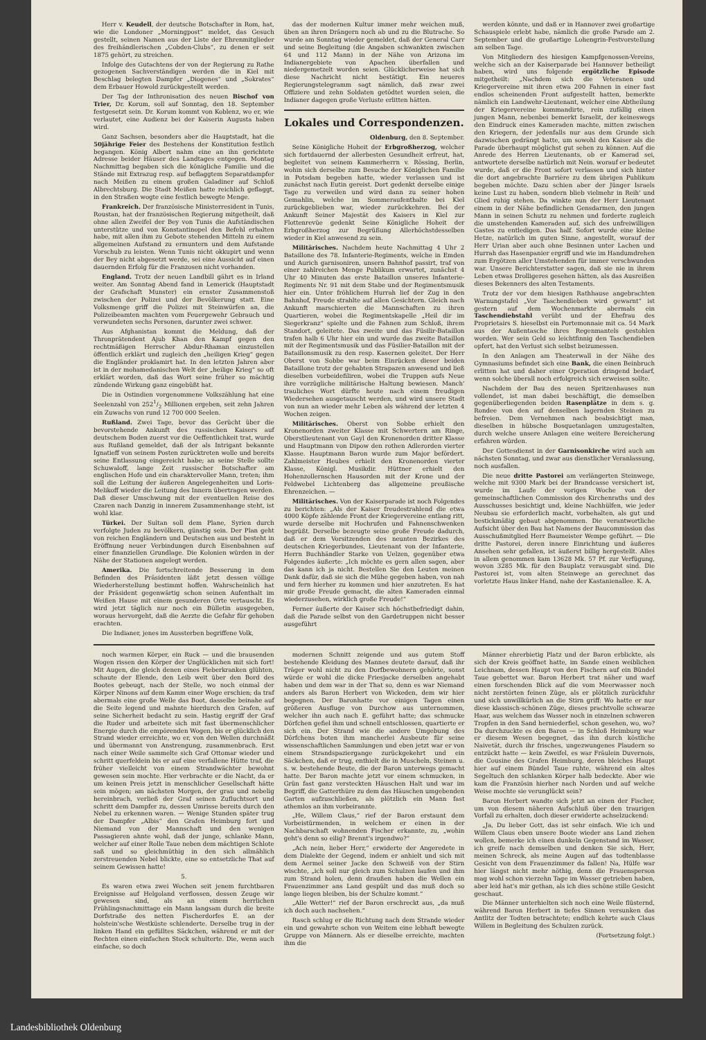Herr v. Keudell, der deutsche Botschafter in Rom, hat, wie die Londoner „Morningpost“ meldet, das Gesuch gestellt, seinen Namen aus der Liste der Ehrenmitglieder des freihändlerischen „Cobden-Clubs“, zu denen er seit 1875 gehört, zu streichen.
Infolge des Gutachtens der von der Regierung zu Rathe gezogenen Sachverständigen werden die in Kiel mit Beschlag belegten Dampfer „Diogenes“ und „Sokrates“ dem Erbauer Howold zurückgestellt werden.
Der Tag der Inthronisation des neuen Bischof von Trier, Dr. Korum, soll auf Sonntag, den 18. September festgesetzt sein. Dr. Korum kommt von Koblenz, wo er, wie verlautet, eine Audienz bei der Kaiserin Augusta haben wird.
Ganz Sachsen, besonders aber die Hauptstadt, hat die 50jährige Feier des Bestehens der Konstitution festlich begangen. König Albert nahm eine an ihn gerichtete Adresse beider Häuser des Landtages entgegen. Montag Nachmittag begaben sich die königliche Familie und die Stände mit Extrazug resp. auf beflaggtem Separatdampfer nach Meißen zu einem großen Galadiner auf Schloß Albrechtsburg. Die Stadt Meißen hatte reichlich geflaggt, in den Straßen wogte eine festlich bewegte Menge.
Frankreich. Der französische Ministerresident in Tunis, Roustan, hat der französischen Regierung mitgetheilt, daß ohne allen Zweifel der Bey von Tunis die Aufständischen unterstütze und von Konstantinopel den Befehl erhalten habe, mit allen ihm zu Gebote stehenden Mitteln zu einem allgemeinen Aufstand zu ermuntern und dem Aufstande Vorschub zu leisten. Wenn Tunis nicht okkupirt und wenn der Bey nicht abgesetzt werde, sei eine Aussicht auf einen dauernden Erfolg für die Franzosen nicht vorhanden.
England. Trotz der neuen Landbill gährt es in Irland weiter. Am Sonntag Abend fand in Lemerick (Hauptstadt der Grafschaft Munster) ein ernster Zusammenstoß zwischen der Polizei und der Bevölkerung statt. Eine Volksmenge griff die Polizei mit Steinwürfen an, die Polizeibeamten machten vom Feuergewehr Gebrauch und verwundeten sechs Personen, darunter zwei schwer.
Aus Afghanistan kommt die Meldung, daß der Thronprätendent Ajub Khan den Kampf gegen den rechtmäßigen Herrscher Abdur-Rhaman einzustellen öffentlich erklärt und zugleich den „heiligen Krieg“ gegen die Engländer proklamirt hat. In den letzten Jahren aber ist in der mohamedanischen Welt der „heilige Krieg“ so oft erklärt worden, daß das Wort seine früher so mächtig zündende Wirkung ganz eingebüßt hat.
Die in Ostindien vorgenommene Volkszählung hat eine Seelenzahl von 2521/2 Millionen ergeben, seit zehn Jahren ein Zuwachs von rund 12 700 000 Seelen.
Rußland. Zwei Tage, bevor das Gerücht über die bevorstehende Ankunft des russischen Kaisers auf deutschem Boden zuerst vor die Oeffentlichkeit trat, wurde aus Rußland gemeldet, daß der als Intrigant bekannte Ignatieff von seinem Posten zurücktreten wolle und bereits seine Entlassung eingereicht habe; an seine Stelle sollte Schuwaloff, lange Zeit russischer Botschafter am englischen Hofe und ein charaktervoller Mann, treten; ihm soll die Leitung der äußeren Angelegenheiten und Loris-Melikoff wieder die Leitung des Innern übertragen werden. Daß dieser Umschwung mit der eventuellen Reise des Czaren nach Danzig in innerem Zusammenhange steht, ist wohl klar.
Türkei. Der Sultan soll dem Plane, Syrien durch verfolgte Juden zu bevölkern, günstig sein. Der Plan geht von reichen Engländern und Deutschen aus und besteht in Eröffnung neuer Verbindungen durch Eisenbahnen auf einer finanziellen Grundlage. Die Kolonien würden in der Nähe der Stationen angelegt werden.
Amerika. Die fortschreitende Besserung in dem Befinden des Präsidenten läßt jetzt dessen völlige Wiederherstellung bestimmt hoffen. Wahrscheinlich hat der Präsident gegenwärtig schon seinen Aufenthalt im Weißen Hause mit einem gesunderen Orte vertauscht. Es wird jetzt täglich nur noch ein Bülletin ausgegeben, woraus hervorgeht, daß die Aerzte die Gefahr für gehoben erachten.
Die Indianer, jenes im Aussterben begriffene Volk,
das der modernen Kultur immer mehr weichen muß, üben an ihren Drängern noch ab und zu die Blutrache. So wurde am Sonntag wieder gemeldet, daß der General Carr und seine Begleitung (die Angaben schwankten zwischen 64 und 112 Mann) in der Nähe von Arizona im Indianergebiete von Apachen überfallen und niedergemetzelt worden seien. Glücklicherweise hat sich diese Nachricht nicht bestätigt. Ein neueres Regierungstelegramm sagt nämlich, daß zwar zwei Offiziere und zehn Soldaten getödtet worden seien, die Indianer dagegen große Verluste erlitten hätten.
Lokales und Correspondenzen.
Oldenburg, den 8. September.
Seine Königliche Hoheit der Erbgroßherzog, welcher sich fortdauernd der allerbesten Gesundheit erfreut, hat, begleitet von seinem Kammerherrn v. Rössing, Berlin, wohin sich derselbe zum Besuche der Königlichen Familie in Potsdam begeben hatte, wieder verlassen und ist zunächst nach Eutin gereist. Dort gedenkt derselbe einige Tage zu verweilen und wird dann zu seiner hohen Gemahlin, welche im Sommeraufenthalte bei Kiel zurückgeblieben war, wieder zurückkehren. Bei der Ankunft Seiner Majestät des Kaisers in Kiel zur Flottenrevüe gedenkt Seine Königliche Hoheit der Erbgroßherzog zur Begrüßung Allerhöchstdesselben wieder in Kiel anwesend zu sein.
Militärisches. Nachdem heute Nachmittag 4 Uhr 2 Bataillone des 78. Infanterie-Regiments, welche in Emden und Aurich garnisoniren, unsern Bahnhof passirt, traf von einer zahlreichen Menge Publikum erwartet, zunächst 4 Uhr 40 Minuten das erste Bataillon unseres Infanterie-Regiments Nr. 91 mit dem Stabe und der Regimentsmusik hier ein. Unter fröhlichem Hurrah lief der Zug in den Bahnhof, Freude strahlte auf allen Gesichtern. Gleich nach Ankunft marschierten die Mannschaften zu ihren Quartieren, wobei die Regimentskapelle „Heil dir im Siegerkranz“ spielte und die Fahnen zum Schloß, ihrem Standort, geleitete. Das zweite und das Füsilir-Bataillon trafen halb 6 Uhr hier ein und wurde das zweite Bataillon mit der Regimentsmusik und das Füsilier-Bataillon mit der Bataillonsmusik zu den resp. Kasernen geleitet. Der Herr Oberst von Sobbe war beim Einrücken dieser beiden Bataillone trotz der gehabten Strapazen anwesend und ließ dieselben vorbeidefiliren, wobei die Truppen aufs Neue ihre vorzügliche militärische Haltung bewiesen. Manch' trauliches Wort dürfte heute nach einem freudigen Wiedersehen ausgetauscht werden, und wird unsere Stadt von nun an wieder mehr Leben als während der letzten 4 Wochen zeigen.
Militärisches. Oberst von Sobbe erhielt den Kronenorden zweiter Klasse mit Schwertern am Ringe, Oberstlieutenant von Gayl den Kronenorden dritter Klasse und Hauptmann von Dipow den rothen Adlerorden vierter Klasse. Hauptmann Baron wurde zum Major befördert. Zahlmeister Heubes erhielt den Kronenorden vierter Klasse, Königl. Musikdir. Hüttner erhielt den Hohenzollernschen Hausorden mit der Krone und der Feldwebel Lichtenberg das allgemeine preußische Ehrenzeichen. —
Militärisches. Von der Kaiserparade ist noch Folgendes zu berichten: „Als der Kaiser freudestrahlend die etwa 4000 Köpfe zählende Front der Kriegervereine entlang ritt, wurde derselbe mit Hochrufen und Fahnenschwenken begrüßt. Derselbe bezeugte seine große Freude dadurch, daß er dem Vorsitzenden des neunten Bezirkes des deutschen Kriegerbundes, Lieutenant von der Infanterie, Herrn Buchhändler Starke von Uelzen, gegenüber etwa Folgendes äußerte: „Ich möchte es gern allen sagen, aber das kann ich ja nicht. Bestellen Sie den Leuten meinen Dank dafür, daß sie sich die Mühe gegeben haben, von nah und fern hierher zu kommen und hier anzutreten. Es hat mir große Freude gemacht, die alten Kameraden einmal wiederzusehen, wirklich große Freude!“
Ferner äußerte der Kaiser sich höchstbefriedigt dahin, daß die Parade selbst von den Gardetruppen nicht besser ausgeführt
werden könnte, und daß er in Hannover zwei großartige Schauspiele erlebt habe, nämlich die große Parade am 2. September und die großartige Lohengrin-Festvorstellung am selben Tage.
Von Mitgliedern des hiesigen Kampfgenossen-Vereins, welche sich an der Kaiserparade bei Hannover betheiligt haben, wird uns folgende ergötzliche Episode mitgetheilt: „Nachdem sich die Veteranen und Kriegervereine mit ihren etwa 200 Fahnen in einer fast endlos scheinenden Front aufgestellt hatten, bemerkte nämlich ein Landwehr-Lieutenant, welcher eine Abtheilung der Kriegervereine kommandirte, rein zufällig einen jungen Mann, nebenbei bemerkt Israelit, der keineswegs den Eindruck eines Kameraden machte, mitten zwischen den Kriegern, der jedenfalls nur aus dem Grunde sich dazwischen gedrängt hatte, um sowohl den Kaiser als die Parade überhaupt möglichst gut sehen zu können. Auf die Anrede des Herren Lieutenants, ob er Kamerad sei, antwortete derselbe natürlich mit Nein. worauf er bedeutet wurde, daß er die Front sofort verlassen und sich hinter die dort angebrachte Barrière zu dem übrigen Publikum begeben möchte. Dazu schien aber der Jünger Israels keine Lust zu haben, sondern blieb vielmehr in Reih' und Glied ruhig stehen. Da winkte nun der Herr Lieutenant einem in der Nähe befindlichen Gensdarmen, den jungen Mann in seinen Schutz zu nehmen und forderte zugleich die umstehenden Kameraden auf, sich des unfreiwilligen Gastes zu entledigen. Das half. Sofort wurde eine kleine Hetze, natürlich im guten Sinne, angestellt, worauf der Herr Urian aber auch ohne Besinnen unter Lachen und Hurrah das Hasenpanier ergriff und wie im Handumdrehen zum Ergötzen aller Umstehenden für immer verschwunden war. Unsere Berichterstatter sagen, daß sie nie in ihrem Leben etwas Drolligeres gesehen hätten, als das Ausreißen dieses Bekenners des alten Testaments.
Trotz der vor dem hiesigen Rathhause angebrachten Warnungstafel „Vor Taschendieben wird gewarnt“ ist gestern auf dem Wochenmarkte abermals ein Taschendiebstahl verübt und der Ehefrau des Proprietairs S. hieselbst ein Portemonnaie mit ca. 54 Mark aus der Außentasche ihres Regenmantels gestohlen worden. Wer sein Geld so leichtfinnig den Taschendieben opfert, hat den Verlust sich selbst beizumessen.
In den Anlagen am Theaterwall in der Nähe des Gymnasiums befindet sich eine Bank, die einen Beinbruch erlitten hat und daher einer Operation dringend bedarf, wenn solche überall noch erfolgreich sich erweisen sollte.
Nachdem der Bau des neuen Spritzenhauses nun vollendet, ist man dabei beschäftigt, die demselben gegenüberliegenden beiden Rasenplätze in dem s. g. Rondee von den auf denselben lagernden Steinen zu befreien. Dem Vernehmen nach beabsichtigt man, dieselben in hübsche Bosquetanlagen umzugestalten, durch welche unsere Anlagen eine weitere Bereicherung erfahren würden.
Der Gottesdienst in der Garnisonkirche wird auch am nächsten Sonntag, und zwar aus dienstlicher Veranlassung, noch ausfallen.
Die neue dritte Pastorei am verlängerten Steinwege, welche mit 9300 Mark bei der Brandcasse versichert ist, wurde im Laufe der vorigen Woche von der gemeinschaftlichen Commission des Kirchenraths und des Ausschusses besichtigt und, kleine Nachhülfen, wie jeder Neubau sie erforderlich macht, vorbehalten, als gut und bestickmäßig gebaut abgenommen. Die verantwortliche Aufsicht über den Bau hat Namens der Baucommission das Ausschußmitglied Herr Baumeister Wempe geführt. — Die dritte Pastorei, deren innere Einrichtung und äußeres Ansehen sehr gefallen, ist äußerst billig hergestellt. Alles in allem genommen kam 13628 Mk. 57 Pf. zur Verfügung, wovon 3285 Mk. für den Bauplatz verausgabt sind. Die Pastorei ist, vom alten Steinwege an gerechnet das vorletzte Haus linker Hand, nahe der Kastanienallee. K. A.
noch warmen Körper, ein Ruck — und die brausenden Wogen rissen den Körper der Unglücklichen mit sich fort! Mit Augen, die gleich denen eines Fieberkranken glühten, schaute der Elende, den Leib weit über den Bord des Bootes gebeugt, nach der Stelle, wo noch einmal der Körper Ninons auf dem Kamm einer Woge erschien; da traf abermals eine große Welle das Boot, dasselbe beinahe auf die Seite legend und mahnte hierdurch den Grafen, auf seine Sicherheit bedacht zu sein. Hastig ergriff der Graf die Ruder und arbeitete sich mit fast übermenschlicher Energie durch die empörenden Wogen, bis er glücklich den Strand wieder erreichte, wo er, von den Wellen durchnäßt und übermannt von Anstrengung, zusammenbrach. Erst nach einer Weile sammelte sich Graf Ottomar wieder und schritt querfeldein bis er auf eine verfallene Hütte traf, die früher vielleicht von einem Strandwächter bewohnt gewesen sein mochte. Hier verbrachte er die Nacht, da er um keinen Preis jetzt in menschlicher Gesellschaft hätte sein mögen; am nächsten Morgen, der grau und nebelig hereinbrach, verließ der Graf seinen Zufluchtsort und schritt dem Dampfer zu, dessen Umrisse bereits durch den Nebel zu erkennen waren. — Wenige Stunden später trug der Dampfer „Albis“ den Grafen Heimburg fort und Niemand von der Mannschaft und den wenigen Passagieren ahnte wohl, daß der junge, schlanke Mann, welcher auf einer Rolle Taue neben dem mächtigen Schlote saß und so gleichmüthig in den sich allmählich zerstreuenden Nebel blickte, eine so entsetzliche That auf seinem Gewissen hatte!
5.
Es waren etwa zwei Wochen seit jenem furchtbaren Ereignisse auf Helgoland verflossen, dessen Zeuge wir gewesen sind, als an einem herrlichen Frühlingsnachmittage ein Mann langsam durch die breite Dorfstraße des netten Fischerdorfes E. an der holstein'sche Westküste schlenderte. Derselbe trug in der linken Hand ein gefülltes Säckchen, während er mit der Rechten einen einfachen Stock schulterte. Die, wenn auch einfache, so doch
modernen Schnitt zeigende und aus gutem Stoff bestehende Kleidung des Mannes deutete darauf, daß ihr Träger wohl nicht zu den Dorfbewohnern gehörte, sonst würde er wohl die dicke Friesjacke derselben angehabt haben und dem war in der That so, denn es war Niemand anders als Baron Herbert von Wickeden, dem wir hier begegnen. Der Baronhatte vor einigen Tagen einen größeren Ausfluge von Durchow aus unternommen, welcher ihn auch nach E. geführt hatte; das schmucke Dörfchen gefiel ihm und schnell entschlossen, quartierte er sich ein. Der Strand wie die andere Umgebung des Dörfchens boten ihm mancherlei Ausbeute für seine wissenschaftlichen Sammlungen und eben jetzt war er von einem Strandspaziergange zurückgekehrt und ein Säckchen, daß er trug, enthielt die in Muscheln, Steinen u. s. w. bestehende Beute, die der Baron unterwegs gemacht hatte. Der Baron machte jetzt vor einem schmucken, in Grün fast ganz versteckten Häuschen Halt und war im Begriff, die Gatterthüre zu dem das Häuschen umgebenden Garten aufzuschließen, als plötzlich ein Mann fast athemlos an ihm vorbeirannte.
„He, Willem Claus,“ rief der Baron erstaunt dem Vorbeistürmenden, in welchem er einen in der Nachbarschaft wohnenden Fischer erkannte, zu, „wohin geht's denn so eilig? Brennt's irgendwo?“
„Ach nein, lieber Herr,“ erwiderte der Angeredete in dem Dialekte der Gegend, indem er anhielt und sich mit dem Aermel seiner Jacke den Schweiß von der Stirn wischte, „ich soll nur gleich zum Schulzen laufen und ihm zum Strand holen, denn draußen haben die Wellen ein Frauenzimmer ans Land gespült und das muß doch so lange liegen bleiben, bis der Schulze kommt.“
„Alle Wetter!“ rief der Baron erschreckt aus, „da muß ich doch auch nachsehen.“
Rasch schlug er die Richtung nach dem Strande wieder ein und gewahrte schon von Weitem eine lebhaft bewegte Gruppe von Männern. Als er dieselbe erreichte, machten ihm die
Männer ehrerbietig Platz und der Baron erblickte, als sich der Kreis geöffnet hatte, im Sande einen weiblichen Leichnam, dessen Haupt von den Fischern auf ein Bündel Taue gebettet war. Baron Herbert trat näher und warf einen forschenden Blick auf die vom Meerwasser noch nicht zerstörten feinen Züge, als er plötzlich zurückfuhr und sich unwillkürlich an die Stirn griff: Wo hatte er nur diese klassisch-schönen Züge, dieses prachtvolle schwarze Haar, aus welchem das Wasser noch in einzelnen schweren Tropfen in den Sand herniederfiel, schon gesehen, wo, wo? Da durchzuckte es den Baron — in Schloß Heimburg war er diesem Wesen begegnet, das ihn durch köstliche Naivetät, durch ihr frisches, ungezwungenes Plaudern so entzückt hatte — kein Zweifel, es war Fräulein Duvernois, die Cousine des Grafen Heimburg, deren bleiches Haupt hier auf einem Bündel Taue ruhte, während ein altes Segeltuch den schlanken Körper halb bedeckte. Aber wie kam die Französin hierher nach Norden und auf welche Weise mochte sie verunglückt sein?
Baron Herbert wandte sich jetzt an einen der Fischer, um von diesem näheren Aufschluß über den traurigen Vorfall zu erhalten, doch dieser erwiderte achselzuckend:
„Ja, Du lieber Gott, das ist sehr einfach. Wie ich und Willem Claus eben unsere Boote wieder ans Land ziehen wollen, bemerke ich einen dunkeln Gegenstand im Wasser, ich greife nach demselben und denken Sie sich, Herr, meinen Schreck, als meine Augen auf das todtenblasse Gesicht von dem Frauenzimmer da fallen! Na, Hülfe war hier längst nicht mehr nöthig, denn die Frauensperson mag wohl schon vierzehn Tage im Wasser getrieben haben, aber leid hat's mir gethan, als ich dies schöne stille Gesicht geschaut.
Die Männer unterhielten sich noch eine Weile flüsternd, während Baron Herbert in tiefes Sinnen versunken das Antlitz der Todten betrachtete; endlich kehrte auch Claus Willem in Begleitung des Schulzen zurück.
(Fortsetzung folgt.)
Landesbibliothek Oldenburg